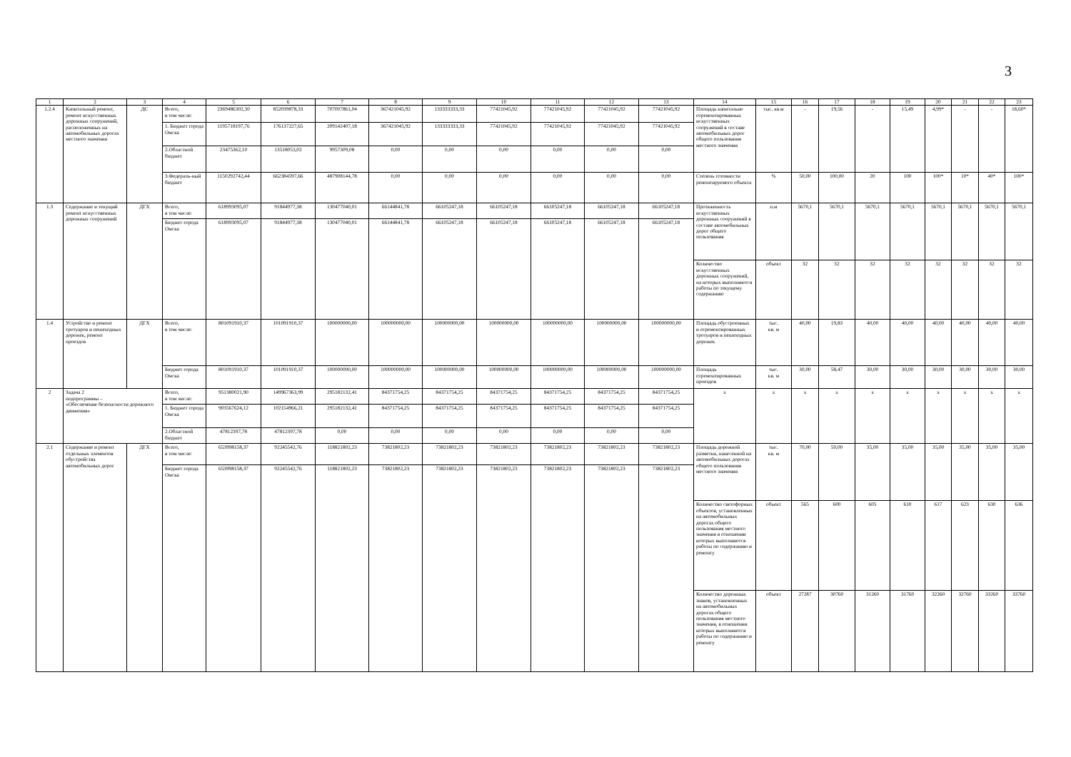3
| 1 | 2 | 3 | 4 | 5 | 6 | 7 | 8 | 9 | 10 | 11 | 12 | 13 | 14 | 15 | 16 | 17 | 18 | 19 | 20 | 21 | 22 | 23 |
| 1.2.4 | Капитальный ремонт, ремонт искусственных дорожных сооружений, расположенных на автомобильных дорогах местного значения | ДС | Всего, в том числе: | 2369486302,30 | 852039878,33 | 707007861,04 | 367421045,92 | 133333333,33 | 77421045,92 | 77421045,92 | 77421045,92 | 77421045,92 | Площадь капитально отремонтированных искусственных сооружений в составе автомобильных дорог общего пользования местного значения | тыс. кв.м | - | 19,56 | - | 15,49 | 4,99* | - | - | 18,60* |
| | | | 1. Бюджет города Омска | 1195718197,76 | 176137227,65 | 209142407,18 | 367421045,92 | 133333333,33 | 77421045,92 | 77421045,92 | 77421045,92 | 77421045,92 | | | | | | | | | | |
| | | | 2.Областной бюджет | 23475362,10 | 13518053,02 | 9957309,08 | 0,00 | 0,00 | 0,00 | 0,00 | 0,00 | 0,00 | | | | | | | | | | |
| | | | 3.Федераль-ный бюджет | 1150292742,44 | 662384597,66 | 487908144,78 | 0,00 | 0,00 | 0,00 | 0,00 | 0,00 | 0,00 | Степень готовности ремонтируемого объекта | % | 50,00 | 100,00 | 20 | 100 | 100* | 10* | 40* | 100* |
| 1.3 | Содержание и текущий ремонт искусственных дорожных сооружений | ДГХ | Всего, в том числе: | 618993095,07 | 91844977,38 | 130477040,01 | 66144841,78 | 66105247,18 | 66105247,18 | 66105247,18 | 66105247,18 | 66105247,18 | Протяженность искусственных дорожных сооружений в составе автомобильных дорог общего пользования | п.м | 5670,1 | 5670,1 | 5670,1 | 5670,1 | 5670,1 | 5670,1 | 5670,1 | 5670,1 |
| | | | Бюджет города Омска | 618993095,07 | 91844977,38 | 130477040,01 | 66144841,78 | 66105247,18 | 66105247,18 | 66105247,18 | 66105247,18 | 66105247,18 | | | | | | | | | | |
| | | | | | | | | | | | | | Количество искусственных дорожных сооружений, на которых выполняются работы по текущему содержанию | объект | 32 | 32 | 32 | 32 | 32 | 32 | 32 | 32 |
| 1.4 | Устройство и ремонт тротуаров и пешеходных дорожек, ремонт проездов | ДГХ | Всего, в том числе: | 801091910,37 | 101091910,37 | 100000000,00 | 100000000,00 | 100000000,00 | 100000000,00 | 100000000,00 | 100000000,00 | 100000000,00 | Площадь обустроенных и отремонтированных тротуаров и пешеходных дорожек | тыс. кв. м | 40,00 | 19,83 | 40,00 | 40,00 | 40,00 | 40,00 | 40,00 | 40,00 |
| | | | Бюджет города Омска | 801091910,37 | 101091910,37 | 100000000,00 | 100000000,00 | 100000000,00 | 100000000,00 | 100000000,00 | 100000000,00 | 100000000,00 | Площадь отремонтированных проездов | тыс. кв. м | 30,00 | 58,47 | 30,00 | 30,00 | 30,00 | 30,00 | 30,00 | 30,00 |
| 2 | Задача 2 подпрограммы – «Обеспечение безопасности дорожного движения» | | Всего, в том числе: | 951380021,90 | 149967363,99 | 295182132,41 | 84371754,25 | 84371754,25 | 84371754,25 | 84371754,25 | 84371754,25 | 84371754,25 | x | x | x | x | x | x | x | x | x | x |
| | | | 1. Бюджет города Омска | 903567624,12 | 102154966,21 | 295182132,41 | 84371754,25 | 84371754,25 | 84371754,25 | 84371754,25 | 84371754,25 | 84371754,25 | | | | | | | | | | |
| | | | 2.Областной бюджет | 47812397,78 | 47812397,78 | 0,00 | 0,00 | 0,00 | 0,00 | 0,00 | 0,00 | 0,00 | | | | | | | | | | |
| 2.1 | Содержание и ремонт отдельных элементов обустройства автомобильных дорог | ДГХ | Всего, в том числе: | 653998158,37 | 92245542,76 | 118821802,23 | 73821802,23 | 73821802,23 | 73821802,23 | 73821802,23 | 73821802,23 | 73821802,23 | Площадь дорожной разметки, нанесенной на автомобильных дорогах общего пользования местного значения | тыс. кв. м | 70,00 | 50,00 | 35,00 | 35,00 | 35,00 | 35,00 | 35,00 | 35,00 |
| | | | Бюджет города Омска | 653998158,37 | 92245542,76 | 118821802,23 | 73821802,23 | 73821802,23 | 73821802,23 | 73821802,23 | 73821802,23 | 73821802,23 | | | | | | | | | | |
| | | | | | | | | | | | | | Количество светофорных объектов, установленных на автомобильных дорогах общего пользования местного значения в отношении которых выполняются работы по содержанию и ремонту | объект | 565 | 600 | 605 | 610 | 617 | 623 | 630 | 636 |
| | | | | | | | | | | | | | Количество дорожных знаков, установленных на автомобильных дорогах общего пользования местного значения, в отношении которых выполняются работы по содержанию и ремонту | объект | 27287 | 30760 | 31260 | 31760 | 32260 | 32760 | 33260 | 33760 |